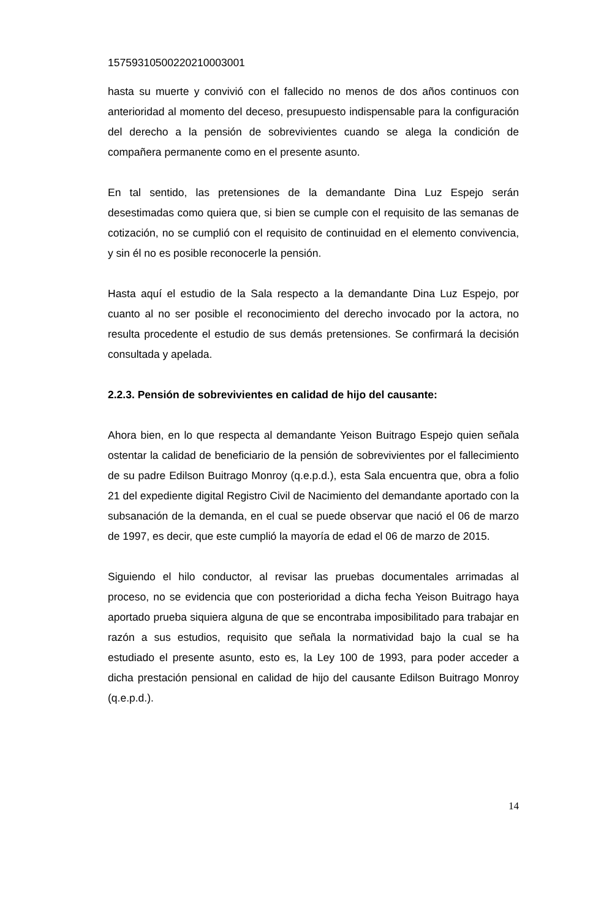15759310500220210003001
hasta su muerte y convivió con el fallecido no menos de dos años continuos con anterioridad al momento del deceso, presupuesto indispensable para la configuración del derecho a la pensión de sobrevivientes cuando se alega la condición de compañera permanente como en el presente asunto.
En tal sentido, las pretensiones de la demandante Dina Luz Espejo serán desestimadas como quiera que, si bien se cumple con el requisito de las semanas de cotización, no se cumplió con el requisito de continuidad en el elemento convivencia, y sin él no es posible reconocerle la pensión.
Hasta aquí el estudio de la Sala respecto a la demandante Dina Luz Espejo, por cuanto al no ser posible el reconocimiento del derecho invocado por la actora, no resulta procedente el estudio de sus demás pretensiones. Se confirmará la decisión consultada y apelada.
2.2.3. Pensión de sobrevivientes en calidad de hijo del causante:
Ahora bien, en lo que respecta al demandante Yeison Buitrago Espejo quien señala ostentar la calidad de beneficiario de la pensión de sobrevivientes por el fallecimiento de su padre Edilson Buitrago Monroy (q.e.p.d.), esta Sala encuentra que, obra a folio 21 del expediente digital Registro Civil de Nacimiento del demandante aportado con la subsanación de la demanda, en el cual se puede observar que nació el 06 de marzo de 1997, es decir, que este cumplió la mayoría de edad el 06 de marzo de 2015.
Siguiendo el hilo conductor, al revisar las pruebas documentales arrimadas al proceso, no se evidencia que con posterioridad a dicha fecha Yeison Buitrago haya aportado prueba siquiera alguna de que se encontraba imposibilitado para trabajar en razón a sus estudios, requisito que señala la normatividad bajo la cual se ha estudiado el presente asunto, esto es, la Ley 100 de 1993, para poder acceder a dicha prestación pensional en calidad de hijo del causante Edilson Buitrago Monroy (q.e.p.d.).
14